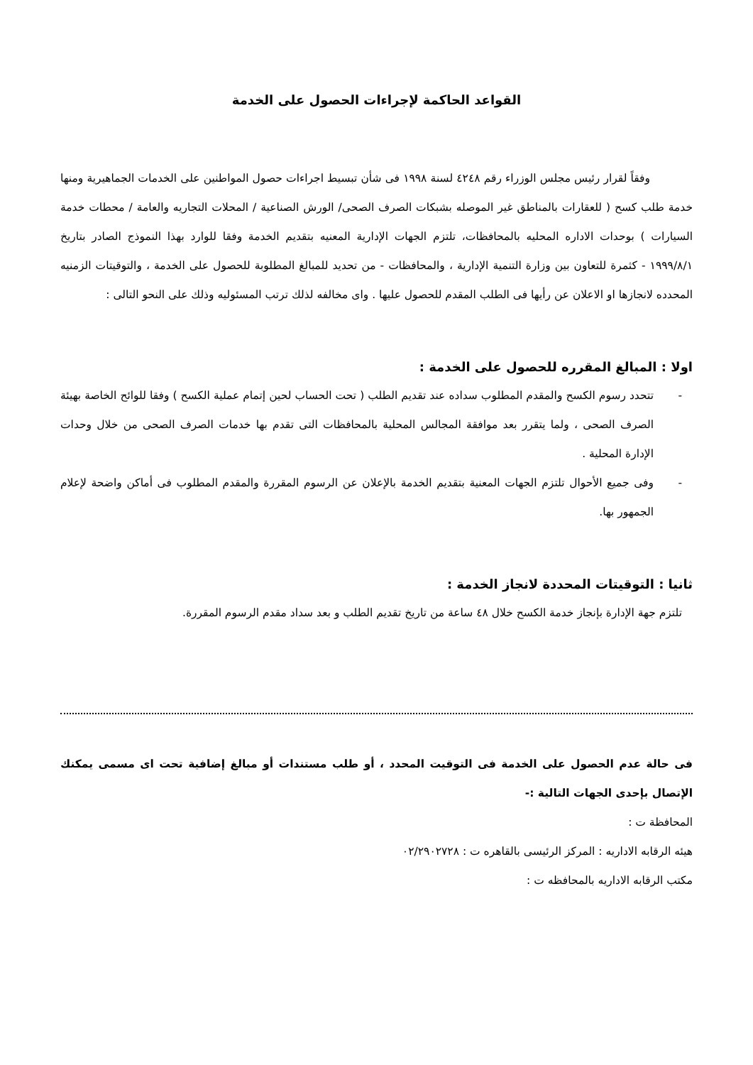القواعد الحاكمة لإجراءات الحصول على الخدمة
وفقاً لقرار رئيس مجلس الوزراء رقم ٤٢٤٨ لسنة ١٩٩٨ فى شأن تبسيط اجراءات حصول المواطنين على الخدمات الجماهيرية ومنها خدمة طلب كسح ( للعقارات بالمناطق غير الموصله بشبكات الصرف الصحى/ الورش الصناعية / المحلات التجاريه والعامة / محطات خدمة السيارات ) بوحدات الاداره المحليه بالمحافظات، تلتزم الجهات الإدارية المعنيه بتقديم الخدمة وفقا للوارد بهذا النموذج الصادر بتاريخ ١٩٩٩/٨/١ - كثمرة للتعاون بين وزارة التنمية الإدارية ، والمحافظات - من تحديد للمبالغ المطلوبة للحصول على الخدمة ، والتوقيتات الزمنيه المحدده لانجازها او الاعلان عن رأيها فى الطلب المقدم للحصول عليها . واى مخالفه لذلك ترتب المسئوليه وذلك على النحو التالى :
اولا : المبالغ المقرره للحصول على الخدمة :
- تتحدد رسوم الكسح والمقدم المطلوب سداده عند تقديم الطلب ( تحت الحساب لحين إتمام عملية الكسح ) وفقا للوائح الخاصة بهيئة الصرف الصحى ، ولما يتقرر بعد موافقة المجالس المحلية بالمحافظات التى تقدم بها خدمات الصرف الصحى من خلال وحدات الإدارة المحلية .
- وفى جميع الأحوال تلتزم الجهات المعنية بتقديم الخدمة بالإعلان عن الرسوم المقررة والمقدم المطلوب فى أماكن واضحة لإعلام الجمهور بها.
ثانيا : التوقيتات المحددة لانجاز الخدمة :
تلتزم جهة الإدارة بإنجاز خدمة الكسح خلال ٤٨ ساعة من تاريخ تقديم الطلب و بعد سداد مقدم الرسوم المقررة.
فى حالة عدم الحصول على الخدمة فى التوقيت المحدد ، أو طلب مستندات أو مبالغ إضافية تحت اى مسمى يمكنك الإتصال بإحدى الجهات التالية :-
المحافظة ت :
هيئه الرقابه الاداريه : المركز الرئيسى بالقاهره ت : ٠٢/٢٩٠٢٧٢٨
مكتب الرقابه الاداريه بالمحافظه ت :